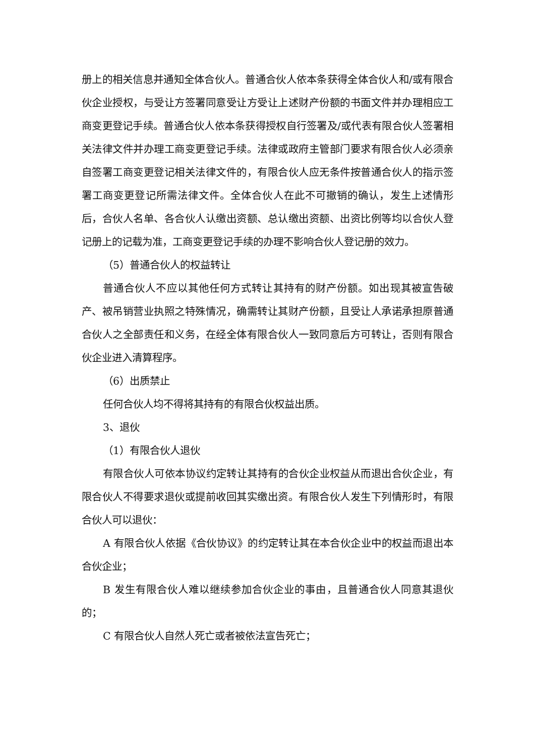册上的相关信息并通知全体合伙人。普通合伙人依本条获得全体合伙人和/或有限合伙企业授权，与受让方签署同意受让方受让上述财产份额的书面文件并办理相应工商变更登记手续。普通合伙人依本条获得授权自行签署及/或代表有限合伙人签署相关法律文件并办理工商变更登记手续。法律或政府主管部门要求有限合伙人必须亲自签署工商变更登记相关法律文件的，有限合伙人应无条件按普通合伙人的指示签署工商变更登记所需法律文件。全体合伙人在此不可撤销的确认，发生上述情形后，合伙人名单、各合伙人认缴出资额、总认缴出资额、出资比例等均以合伙人登记册上的记载为准，工商变更登记手续的办理不影响合伙人登记册的效力。
（5）普通合伙人的权益转让
普通合伙人不应以其他任何方式转让其持有的财产份额。如出现其被宣告破产、被吊销营业执照之特殊情况，确需转让其财产份额，且受让人承诺承担原普通合伙人之全部责任和义务，在经全体有限合伙人一致同意后方可转让，否则有限合伙企业进入清算程序。
（6）出质禁止
任何合伙人均不得将其持有的有限合伙权益出质。
3、退伙
（1）有限合伙人退伙
有限合伙人可依本协议约定转让其持有的合伙企业权益从而退出合伙企业，有限合伙人不得要求退伙或提前收回其实缴出资。有限合伙人发生下列情形时，有限合伙人可以退伙：
A 有限合伙人依据《合伙协议》的约定转让其在本合伙企业中的权益而退出本合伙企业；
B 发生有限合伙人难以继续参加合伙企业的事由，且普通合伙人同意其退伙的；
C 有限合伙人自然人死亡或者被依法宣告死亡；